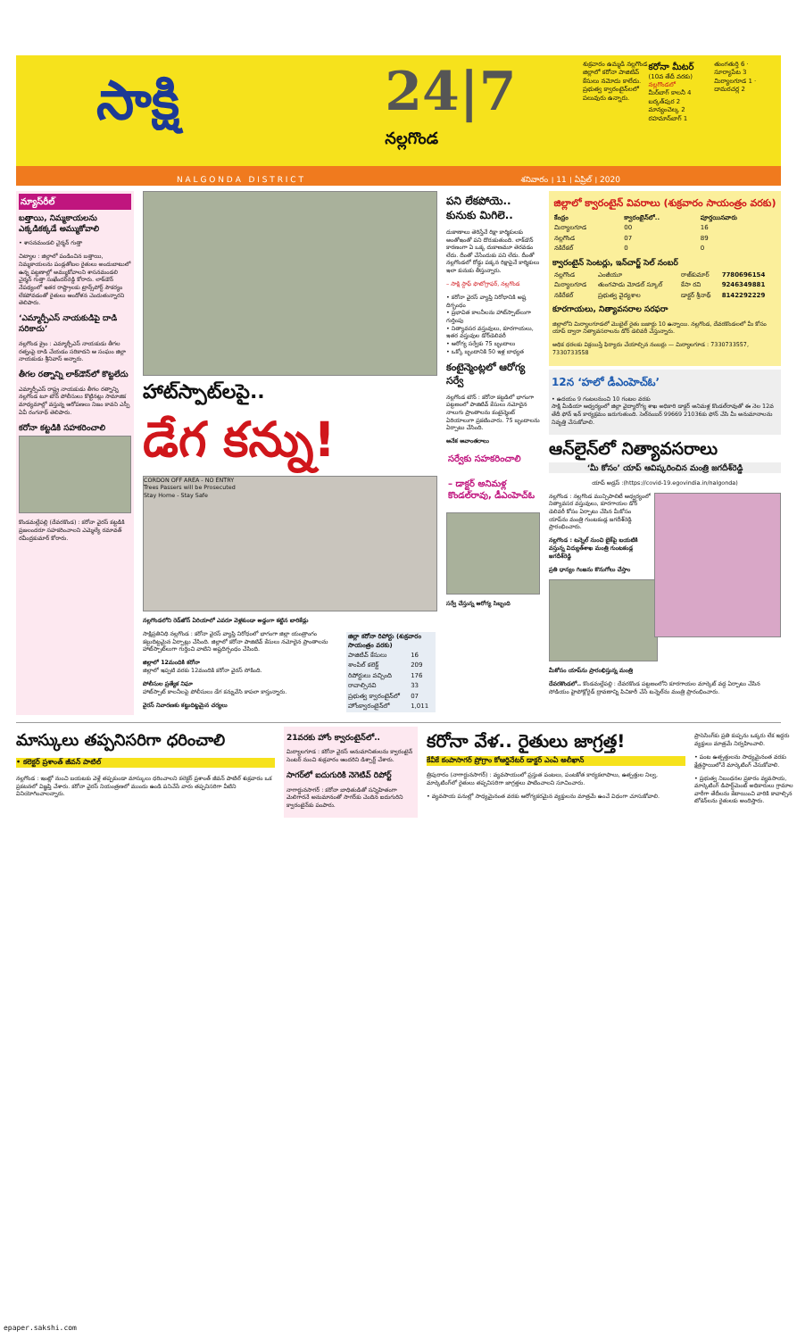సాక్షి
24|7
నల్లగొండ
శుక్రవారం ఉమ్మడి నల్లగొండ జిల్లాలో కరోనా పాజిటివ్ కేసులు నమోదు కాలేదు. ప్రభుత్వ క్వారంటైన్‌లలో పలువురు ఉన్నారు.
కరోనా మీటర్
(10వ తేదీ వరకు)
నల్లగొండలో
మీర్‌బాగ్ కాలనీ 4
బర్కత్‌పుర 2
మాన్యంచెల్క 2
రహమాన్‌బాగ్ 1
తుంగతుర్తి 6 · సూర్యాపేట 3
మిర్యాలగూడ 1 · దామరచర్ల 2
N A L G O N D A D I S T R I C T శనివారం । 11 । ఏప్రిల్ । 2020
న్యూస్‌రీల్
బత్తాయి, నిమ్మకాయలను ఎక్కడికక్కడే అమ్ముకోవాలి
• శాసనమండలి చైర్మన్ గుత్తా
చిట్యాల : జిల్లాలో పండించిన బత్తాయి, నిమ్మకాయలను పండ్లతోటల రైతులు అందుబాటులో ఉన్న పట్టణాల్లో అమ్ముకోవాలని శాసనమండలి చైర్మన్ గుత్తా సుఖేందర్‌రెడ్డి కోరారు. లాక్‌డౌన్ నేపథ్యంలో ఇతర రాష్ట్రాలకు ట్రాన్స్‌పోర్ట్ సౌకర్యం లేకపోవడంతో రైతులు ఆందోళన చెందుతున్నారని తెలిపారు.
‘ఎమ్మార్పీఎస్ నాయకుడిపై దాడి సరికాదు’
నల్లగొండ క్రైం : ఎమ్మార్పీఎస్ నాయకుడు తీగల రత్నంపై దాడి చేయడం సరికాదని ఆ సంఘం జిల్లా నాయకుడు శ్రీనివాస్ అన్నారు.
తీగల రత్నాన్ని లాక్‌డౌన్‌లో కొట్టలేదు
ఎమ్మార్పీఎస్ రాష్ట్ర నాయకుడు తీగల రత్నాన్ని నల్లగొండ టూ టౌన్ పోలీసులు కొట్టినట్లు సామాజిక మాధ్యమాల్లో వస్తున్న ఆరోపణలు నిజం కావని ఎస్పీ ఏవీ రంగనాథ్ తెలిపారు.
కరోనా కట్టడికి సహకరించాలి
కొండమల్లేపల్లి (దేవరకొండ) : కరోనా వైరస్ కట్టడికి ప్రజలందరూ సహకరించాలని ఎమ్మెల్యే రమావత్ రవీంద్రకుమార్ కోరారు.
హాట్‌స్పాట్‌లపై..
డేగ కన్ను!
CORDON OFF AREA - NO ENTRY
Trees Passers will be Prosecuted
Stay Home - Stay Safe
నల్లగొండలోని రెడ్‌జోన్ ఏరియాలో ఎవరూ వెళ్లకుండా అడ్డంగా కట్టిన బారికేడ్లు
| జిల్లా కరోనా రిపోర్టు (శుక్రవారం సాయంత్రం వరకు) | |
| --- | --- |
| పాజిటివ్ కేసులు | 16 |
| శాంపిల్ కలెక్ట్ | 209 |
| రిపోర్టులు వచ్చింది | 176 |
| రావాల్సినవి | 33 |
| ప్రభుత్వ క్వారంటైన్‌లో | 07 |
| హోంక్వారంటైన్‌లో | 1,011 |
సాక్షిప్రతినిధి నల్లగొండ : కరోనా వైరస్ వ్యాప్తి నిరోధంలో భాగంగా జిల్లా యంత్రాంగం కట్టుదిట్టమైన ఏర్పాట్లు చేసింది. జిల్లాలో కరోనా పాజిటివ్ కేసులు నమోదైన ప్రాంతాలను హాట్‌స్పాట్‌లుగా గుర్తించి వాటిని అష్టదిగ్బంధం చేసింది.
జిల్లాలో 12మందికి కరోనా
జిల్లాలో ఇప్పటి వరకు 12మందికి కరోనా వైరస్ సోకింది.
పోలీసుల ప్రత్యేక నిఘా
హాట్‌స్పాట్ కాలనీలపై పోలీసులు డేగ కన్నువేసి కాపలా కాస్తున్నారు.
వైరస్ నివారణకు కట్టుదిట్టమైన చర్యలు
పని లేకపోయె.. కునుకు మిగిలె..
దుకాణాలు తెరిస్తేనే రిక్షా కార్మికులకు అంతోఇంతో పని దొరుకుతుంది. లాక్‌డౌన్ కారణంగా ఏ ఒక్క దుకాణమూ తెరవడం లేదు. దీంతో చేసేందుకు పని లేదు. దీంతో నల్లగొండలో రోడ్డు పక్కన రిక్షాపైనే కార్మికులు ఇలా కునుకు తీస్తున్నారు.
– సాక్షి స్టాఫ్ ఫొటోగ్రాఫర్, నల్లగొండ
• కరోనా వైరస్ వ్యాప్తి నిరోధానికి అష్ట దిగ్బంధం
• ప్రభావిత కాలనీలను హాట్‌స్పాట్‌లుగా గుర్తింపు
• నిత్యావసర వస్తువులు, కూరగాయలు, ఇతర వస్తువుల డోర్‌డెలివరీ
• ఆరోగ్య సర్వేకు 75 బృందాలు
• ఒక్కో బృందానికి 50 ఇళ్ల బాధ్యత
కంటైన్మెంట్లలో ఆరోగ్య సర్వే
నల్లగొండ టౌన్ : కరోనా కట్టడిలో భాగంగా పట్టణంలో పాజిటివ్ కేసులు నమోదైన నాలుగు ప్రాంతాలను కంటైన్మెంట్ ఏరియాలుగా ప్రకటించారు. 75 బృందాలను ఏర్పాటు చేసింది.
అనేక అవాంతరాలు
సర్వేకు సహకరించాలి
– డాక్టర్ అనిమళ్ల కొండల్‌రావు, డీఎంహెచ్‌ఓ
సర్వే చేస్తున్న ఆరోగ్య సిబ్బంది
జిల్లాలో క్వారంటైన్ వివరాలు (శుక్రవారం సాయంత్రం వరకు)
| కేంద్రం | క్వారంటైన్‌లో.. | పూర్తయినవారు |
| --- | --- | --- |
| మిర్యాలగూడ | 00 | 16 |
| నల్లగొండ | 07 | 89 |
| నకిరేకల్ | 0 | 0 |
క్వారంటైన్ సెంటర్లు, ఇన్‌చార్జ్ సెల్ నంబర్
| నల్లగొండ | ఎంజీయూ | రాజ్‌కుమార్ | 7780696154 |
| మిర్యాలగూడ | తుంగపాడు మోడల్ స్కూల్ | కేసా రవి | 9246349881 |
| నకిరేకల్ | ప్రభుత్వ వైద్యశాల | డాక్టర్ శ్రీనాథ్ | 8142292229 |
కూరగాయలు, నిత్యావసరాల సరఫరా
జిల్లాలోని మిర్యాలగూడలో మొబైల్ రైతు బజార్లు 10 ఉన్నాయి. నల్లగొండ, దేవరకొండలలో మీ కోసం యాప్ ద్వారా నిత్యావసరాలను డోర్ డెలివరీ చేస్తున్నారు.
అధిక ధరలకు విక్రయిస్తే ఫిర్యాదు చేయాల్సిన నంబర్లు — మిర్యాలగూడ : 7330733557, 7330733558
12న ‘హలో డీఎంహెచ్‌ఓ’
• ఉదయం 9 గంటలనుంచి 10 గంటల వరకు
సాక్షి మీడియా ఆధ్వర్యంలో జిల్లా వైద్యారోగ్య శాఖ అధికారి డాక్టర్ అనిమళ్ల కొండల్‌రావుతో ఈ నెల 12వ తేదీ ఫోన్ ఇన్ కార్యక్రమం జరుగుతుంది. సెల్‌నంబర్ 99669 21036కు ఫోన్ చేసి మీ అనుమానాలను నివృత్తి చేసుకోవాలి.
ఆన్‌లైన్‌లో నిత్యావసరాలు
‘మీ కోసం’ యాప్ ఆవిష్కరించిన మంత్రి జగదీశ్‌రెడ్డి
యాప్ అడ్రస్ :(https://covid-19.egovindia.in/nalgonda)
నల్లగొండ : నల్లగొండ మున్సిపాలిటీ ఆధ్వర్యంలో నిత్యావసర వస్తువులు, కూరగాయల డోర్ డెలివరీ కోసం ఏర్పాటు చేసిన మీకోసం యాప్‌ను మంత్రి గుంటకండ్ల జగదీశ్‌రెడ్డి ప్రారంభించారు.
నల్లగొండ : టన్నెల్ నుంచి బైక్‌పై బయటికి వస్తున్న విద్యుత్‌శాఖ మంత్రి గుంటకండ్ల జగదీశ్‌రెడ్డి
ప్రతి ధాన్యం గింజను కొనుగోలు చేస్తాం
మీకోసం యాప్‌ను ప్రారంభిస్తున్న మంత్రి
దేవరకొండలో.. కొండమల్లేపల్లి : దేవరకొండ పట్టణంలోని కూరగాయల మార్కెట్ వద్ద ఏర్పాటు చేసిన సోడియం హైపోక్లోరైడ్ ద్రావణాన్ని పిచికారీ చేసే టన్నెల్‌ను మంత్రి ప్రారంభించారు.
మాస్కులు తప్పనిసరిగా ధరించాలి
• కలెక్టర్ ప్రశాంత్ జీవన్ పాటిల్
నల్లగొండ : ఇంట్లో నుంచి బయటకు వెళ్లే తప్పకుండా మాస్కులు ధరించాలని కలెక్టర్ ప్రశాంత్ జీవన్ పాటిల్ శుక్రవారం ఒక ప్రకటనలో విజ్ఞప్తి చేశారు. కరోనా వైరస్ నియంత్రణలో ముందు ఉండి పనిచేసే వారు తప్పనిసరిగా వీటిని వినియోగించాలన్నారు.
21వరకు హోం క్వారంటైన్‌లో..
మిర్యాలగూడ : కరోనా వైరస్ అనుమానితులను క్వారంటైన్ సెంటర్ నుంచి శుక్రవారం ఆందరిని డిశ్చార్జ్ చేశారు.
సాగర్‌లో ఐదుగురికి నెగెటివ్ రిపోర్ట్
నాగార్జునసాగర్ : కరోనా బాధితుడితో సన్నిహితంగా మెలిగారనే అనుమానంతో సాగర్‌కు చెందిన ఐదుగురిని క్వారంటైన్‌కు పంపారు.
కరోనా వేళ.. రైతులు జాగ్రత్త!
కేవీకే కంపాసాగర్ ప్రోగ్రాం కోఆర్డినేటర్ డాక్టర్ ఎంఏ అలీఖాన్
త్రిపురారం (నాగార్జునసాగర్) : వ్యవసాయంలో ప్రస్తుత పంటలు, పంటకోత కార్యకలాపాలు, ఉత్పత్తుల నిల్వ, మార్కెటింగ్‌లో రైతులు తప్పనిసరిగా జాగ్రత్తలు పాటించాలని సూచించారు.
• వ్యవసాయ పనుల్లో సాధ్యమైనంత వరకు ఆరోగ్యకరమైన వ్యక్తులను మాత్రమే ఉంచే విధంగా చూసుకోవాలి.
ప్రాసెసింగ్‌కు ప్రతి కుప్పను ఒక్కరు లేక ఇద్దరు వ్యక్తులు మాత్రమే నిర్వహించాలి.
• పంట ఉత్పత్తులను సాధ్యమైనంత వరకు క్షేత్రస్థాయిలోనే మార్కెటింగ్ చేసుకోవాలి.
• ప్రభుత్వ నిబంధనల ప్రకారం వ్యవసాయ, మార్కెటింగ్ డిపార్ట్‌మెంట్ అధికారులు గ్రామాల వారీగా తేదీలను కేటాయించి వారికి కావాల్సిన టోకెన్‌లను రైతులకు అందిస్తారు.
epaper.sakshi.com